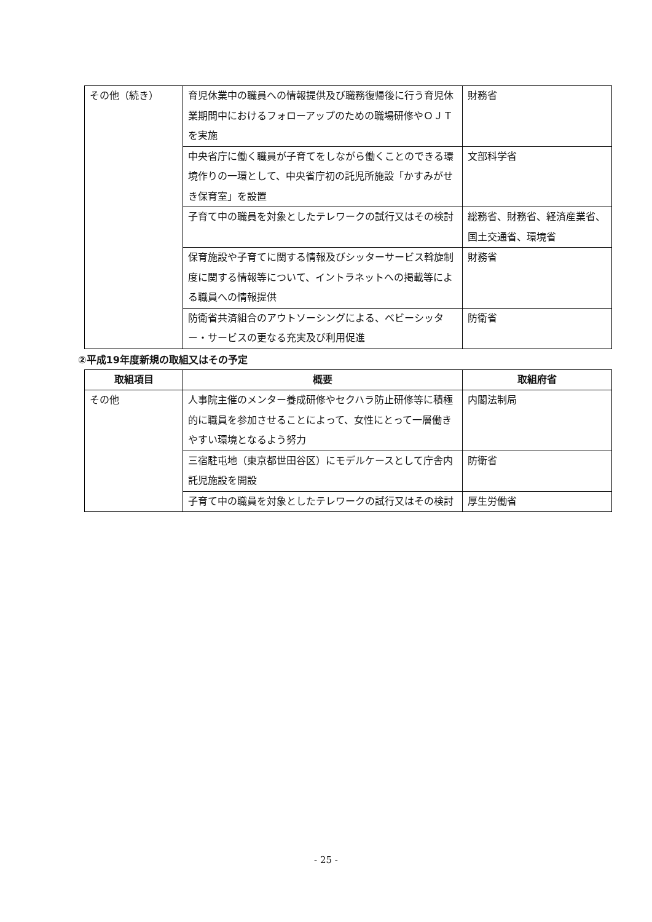| その他（続き） | 育児休業中の職員への情報提供及び職務復帰後に行う育児休業期間中におけるフォローアップのための職場研修やＯＪＴを実施 | 財務省 |
| | 中央省庁に働く職員が子育てをしながら働くことのできる環境作りの一環として、中央省庁初の託児所施設「かすみがせき保育室」を設置 | 文部科学省 |
| | 子育て中の職員を対象としたテレワークの試行又はその検討 | 総務省、財務省、経済産業省、国土交通省、環境省 |
| | 保育施設や子育てに関する情報及びシッターサービス斡旋制度に関する情報等について、イントラネットへの掲載等による職員への情報提供 | 財務省 |
| | 防衛省共済組合のアウトソーシングによる、ベビーシッター・サービスの更なる充実及び利用促進 | 防衛省 |
②平成19年度新規の取組又はその予定
| 取組項目 | 概要 | 取組府省 |
| --- | --- | --- |
| その他 | 人事院主催のメンター養成研修やセクハラ防止研修等に積極的に職員を参加させることによって、女性にとって一層働きやすい環境となるよう努力 | 内閣法制局 |
| | 三宿駐屯地（東京都世田谷区）にモデルケースとして庁舎内託児施設を開設 | 防衛省 |
| | 子育て中の職員を対象としたテレワークの試行又はその検討 | 厚生労働省 |
- 25 -